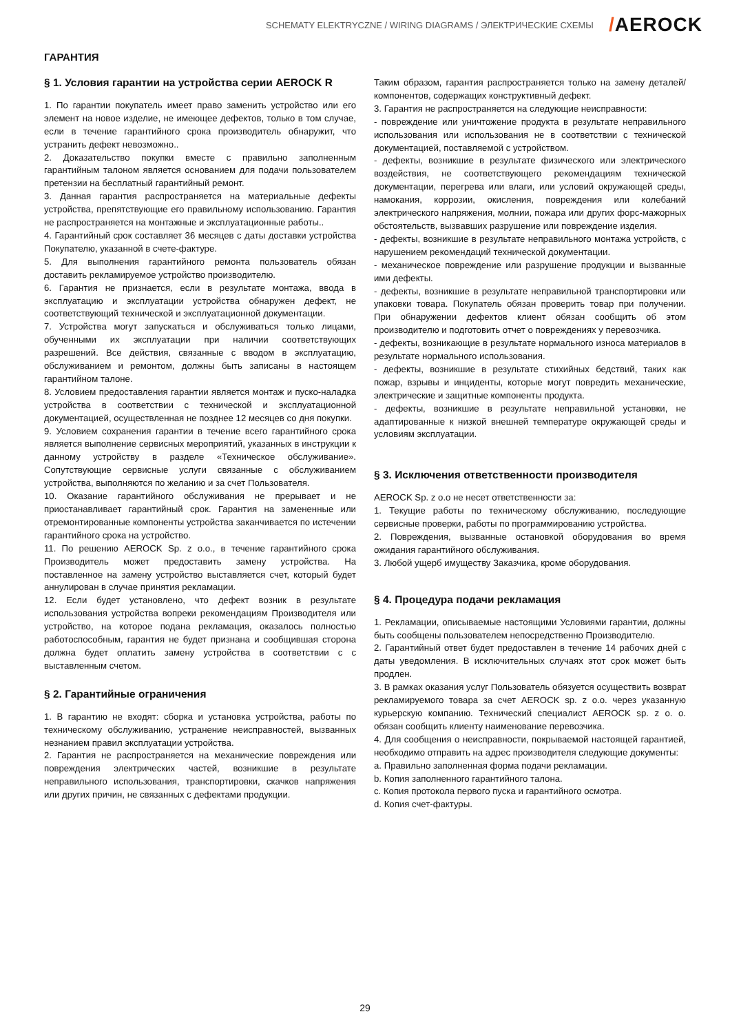SCHEMATY ELEKTRYCZNE / WIRING DIAGRAMS / ЭЛЕКТРИЧЕСКИЕ СХЕМЫ /AEROCK
ГАРАНТИЯ
§ 1. Условия гарантии на устройства серии AEROCK R
1. По гарантии покупатель имеет право заменить устройство или его элемент на новое изделие, не имеющее дефектов, только в том случае, если в течение гарантийного срока производитель обнаружит, что устранить дефект невозможно..
2. Доказательство покупки вместе с правильно заполненным гарантийным талоном является основанием для подачи пользователем претензии на бесплатный гарантийный ремонт.
3. Данная гарантия распространяется на материальные дефекты устройства, препятствующие его правильному использованию. Гарантия не распространяется на монтажные и эксплуатационные работы..
4. Гарантийный срок составляет 36 месяцев с даты доставки устройства Покупателю, указанной в счете-фактуре.
5. Для выполнения гарантийного ремонта пользователь обязан доставить рекламируемое устройство производителю.
6. Гарантия не признается, если в результате монтажа, ввода в эксплуатацию и эксплуатации устройства обнаружен дефект, не соответствующий технической и эксплуатационной документации.
7. Устройства могут запускаться и обслуживаться только лицами, обученными их эксплуатации при наличии соответствующих разрешений. Все действия, связанные с вводом в эксплуатацию, обслуживанием и ремонтом, должны быть записаны в настоящем гарантийном талоне.
8. Условием предоставления гарантии является монтаж и пуско-наладка устройства в соответствии с технической и эксплуатационной документацией, осуществленная не позднее 12 месяцев со дня покупки.
9. Условием сохранения гарантии в течение всего гарантийного срока является выполнение сервисных мероприятий, указанных в инструкции к данному устройству в разделе «Техническое обслуживание». Сопутствующие сервисные услуги связанные с обслуживанием устройства, выполняются по желанию и за счет Пользователя.
10. Оказание гарантийного обслуживания не прерывает и не приостанавливает гарантийный срок. Гарантия на замененные или отремонтированные компоненты устройства заканчивается по истечении гарантийного срока на устройство.
11. По решению AEROCK Sp. z o.o., в течение гарантийного срока Производитель может предоставить замену устройства. На поставленное на замену устройство выставляется счет, который будет аннулирован в случае принятия рекламации.
12. Если будет установлено, что дефект возник в результате использования устройства вопреки рекомендациям Производителя или устройство, на которое подана рекламация, оказалось полностью работоспособным, гарантия не будет признана и сообщившая сторона должна будет оплатить замену устройства в соответствии с с выставленным счетом.
§ 2. Гарантийные ограничения
1. В гарантию не входят: сборка и установка устройства, работы по техническому обслуживанию, устранение неисправностей, вызванных незнанием правил эксплуатации устройства.
2. Гарантия не распространяется на механические повреждения или повреждения электрических частей, возникшие в результате неправильного использования, транспортировки, скачков напряжения или других причин, не связанных с дефектами продукции.
Таким образом, гарантия распространяется только на замену деталей/компонентов, содержащих конструктивный дефект.
3. Гарантия не распространяется на следующие неисправности:
- повреждение или уничтожение продукта в результате неправильного использования или использования не в соответствии с технической документацией, поставляемой с устройством.
- дефекты, возникшие в результате физического или электрического воздействия, не соответствующего рекомендациям технической документации, перегрева или влаги, или условий окружающей среды, намокания, коррозии, окисления, повреждения или колебаний электрического напряжения, молнии, пожара или других форс-мажорных обстоятельств, вызвавших разрушение или повреждение изделия.
- дефекты, возникшие в результате неправильного монтажа устройств, с нарушением рекомендаций технической документации.
- механическое повреждение или разрушение продукции и вызванные ими дефекты.
- дефекты, возникшие в результате неправильной транспортировки или упаковки товара. Покупатель обязан проверить товар при получении. При обнаружении дефектов клиент обязан сообщить об этом производителю и подготовить отчет о повреждениях у перевозчика.
- дефекты, возникающие в результате нормального износа материалов в результате нормального использования.
- дефекты, возникшие в результате стихийных бедствий, таких как пожар, взрывы и инциденты, которые могут повредить механические, электрические и защитные компоненты продукта.
- дефекты, возникшие в результате неправильной установки, не адаптированные к низкой внешней температуре окружающей среды и условиям эксплуатации.
§ 3. Исключения ответственности производителя
AEROCK Sp. z o.o не несет ответственности за:
1. Текущие работы по техническому обслуживанию, последующие сервисные проверки, работы по программированию устройства.
2. Повреждения, вызванные остановкой оборудования во время ожидания гарантийного обслуживания.
3. Любой ущерб имуществу Заказчика, кроме оборудования.
§ 4. Процедура подачи рекламация
1. Рекламации, описываемые настоящими Условиями гарантии, должны быть сообщены пользователем непосредственно Производителю.
2. Гарантийный ответ будет предоставлен в течение 14 рабочих дней с даты уведомления. В исключительных случаях этот срок может быть продлен.
3. В рамках оказания услуг Пользователь обязуется осуществить возврат рекламируемого товара за счет AEROCK sp. z o.o. через указанную курьерскую компанию. Технический специалист AEROCK sp. z o. o. обязан сообщить клиенту наименование перевозчика.
4. Для сообщения о неисправности, покрываемой настоящей гарантией, необходимо отправить на адрес производителя следующие документы:
a. Правильно заполненная форма подачи рекламации.
b. Копия заполненного гарантийного талона.
c. Копия протокола первого пуска и гарантийного осмотра.
d. Копия счет-фактуры.
29